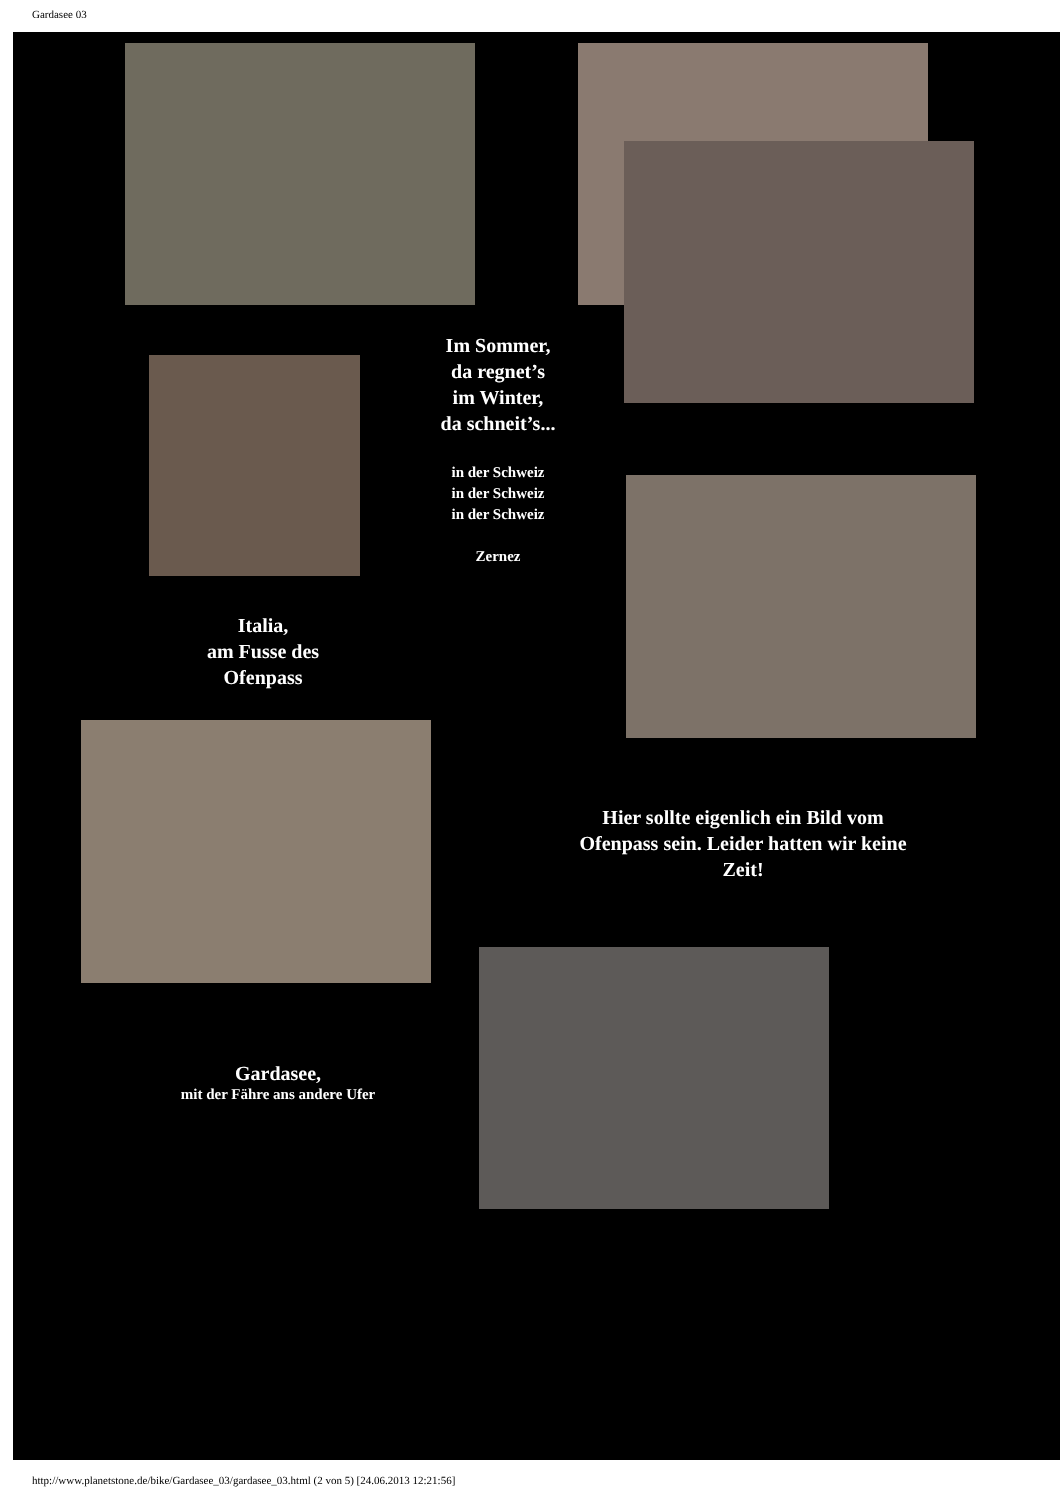Gardasee 03
Im Sommer,
da regnet’s
im Winter,
da schneit’s...
in der Schweiz
in der Schweiz
in der Schweiz
Zernez
Italia,
am Fusse des
Ofenpass
Hier sollte eigenlich ein Bild vom Ofenpass sein. Leider hatten wir keine Zeit!
Gardasee,
mit der Fähre ans andere Ufer
http://www.planetstone.de/bike/Gardasee_03/gardasee_03.html (2 von 5) [24.06.2013 12:21:56]